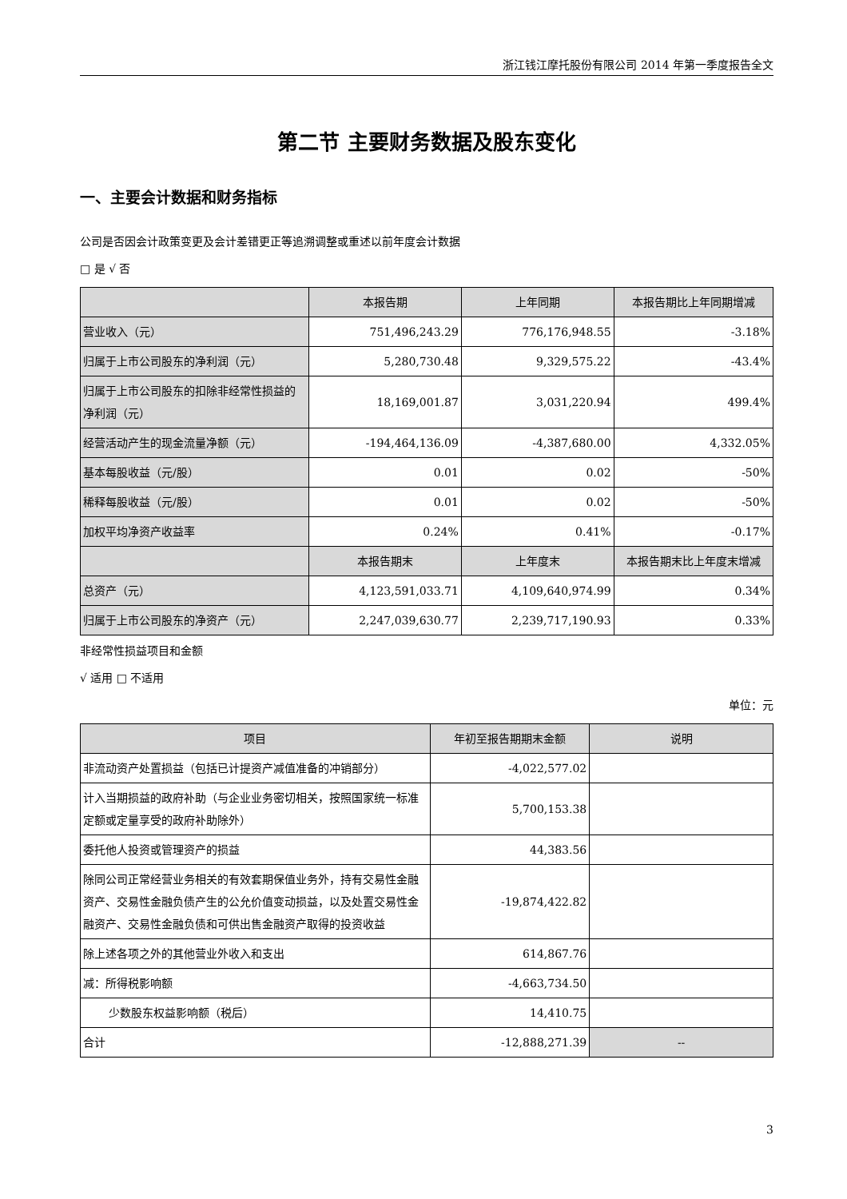浙江钱江摩托股份有限公司 2014 年第一季度报告全文
第二节 主要财务数据及股东变化
一、主要会计数据和财务指标
公司是否因会计政策变更及会计差错更正等追溯调整或重述以前年度会计数据
□ 是 √ 否
| | 本报告期 | 上年同期 | 本报告期比上年同期增减 |
| --- | --- | --- | --- |
| 营业收入（元） | 751,496,243.29 | 776,176,948.55 | -3.18% |
| 归属于上市公司股东的净利润（元） | 5,280,730.48 | 9,329,575.22 | -43.4% |
| 归属于上市公司股东的扣除非经常性损益的净利润（元） | 18,169,001.87 | 3,031,220.94 | 499.4% |
| 经营活动产生的现金流量净额（元） | -194,464,136.09 | -4,387,680.00 | 4,332.05% |
| 基本每股收益（元/股） | 0.01 | 0.02 | -50% |
| 稀释每股收益（元/股） | 0.01 | 0.02 | -50% |
| 加权平均净资产收益率 | 0.24% | 0.41% | -0.17% |
| | 本报告期末 | 上年度末 | 本报告期末比上年度末增减 |
| 总资产（元） | 4,123,591,033.71 | 4,109,640,974.99 | 0.34% |
| 归属于上市公司股东的净资产（元） | 2,247,039,630.77 | 2,239,717,190.93 | 0.33% |
非经常性损益项目和金额
√ 适用 □ 不适用
单位：元
| 项目 | 年初至报告期期末金额 | 说明 |
| --- | --- | --- |
| 非流动资产处置损益（包括已计提资产减值准备的冲销部分） | -4,022,577.02 | |
| 计入当期损益的政府补助（与企业业务密切相关，按照国家统一标准定额或定量享受的政府补助除外） | 5,700,153.38 | |
| 委托他人投资或管理资产的损益 | 44,383.56 | |
| 除同公司正常经营业务相关的有效套期保值业务外，持有交易性金融资产、交易性金融负债产生的公允价值变动损益，以及处置交易性金融资产、交易性金融负债和可供出售金融资产取得的投资收益 | -19,874,422.82 | |
| 除上述各项之外的其他营业外收入和支出 | 614,867.76 | |
| 减：所得税影响额 | -4,663,734.50 | |
| 少数股东权益影响额（税后） | 14,410.75 | |
| 合计 | -12,888,271.39 | -- |
3